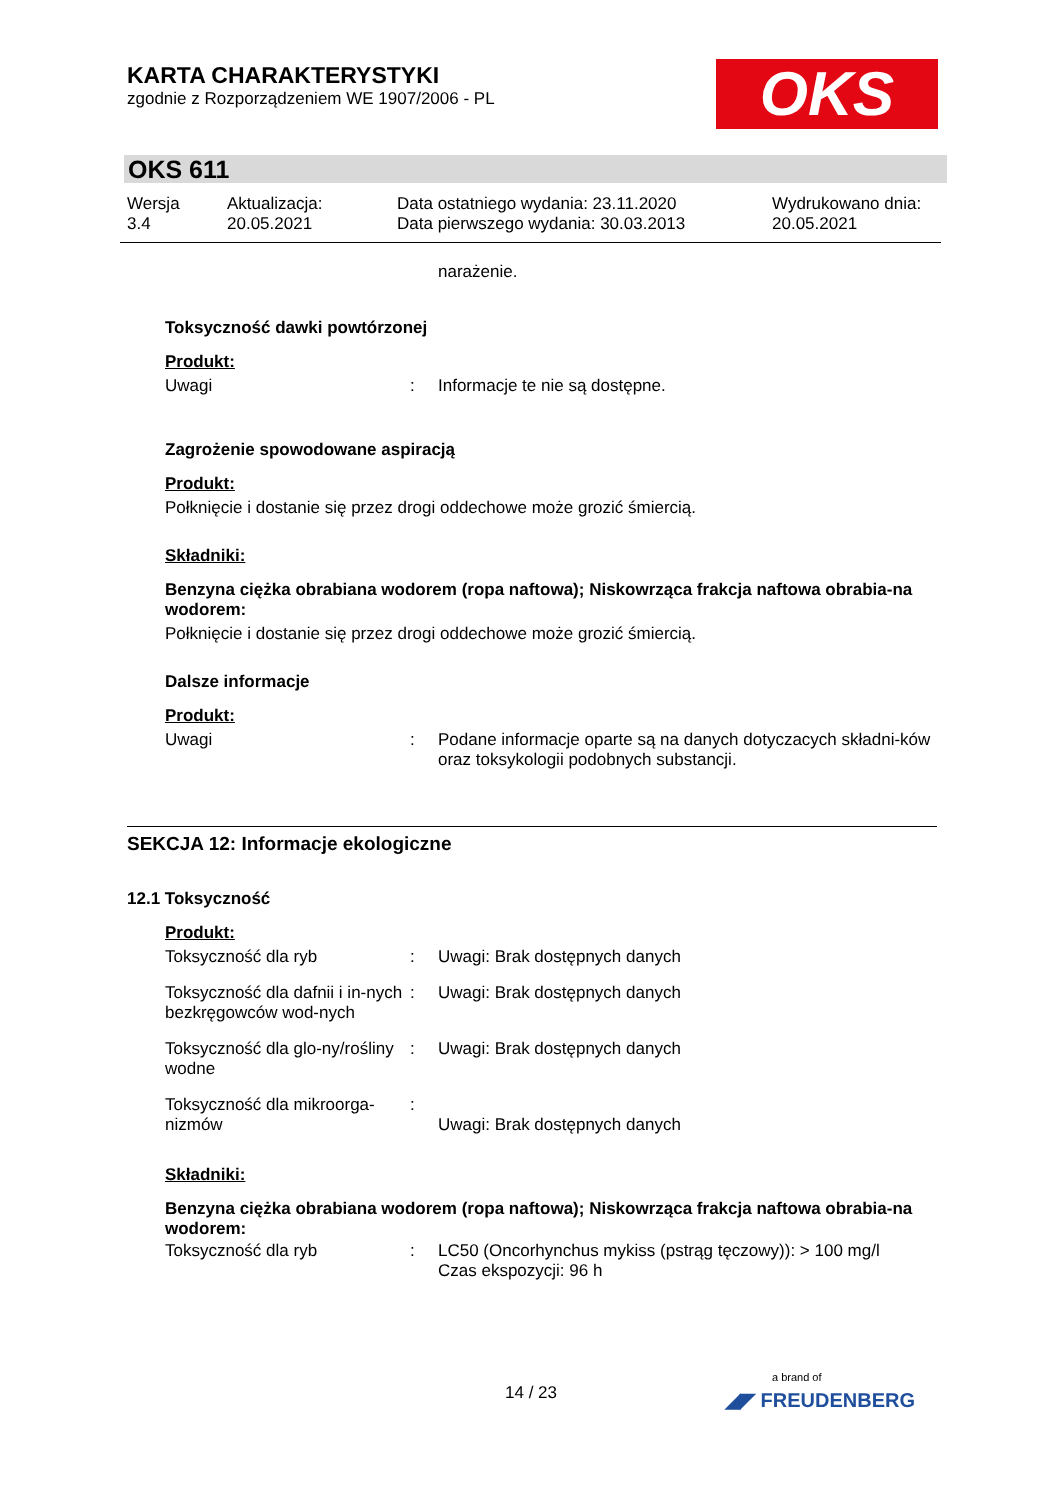KARTA CHARAKTERYSTYKI
zgodnie z Rozporządzeniem WE 1907/2006 - PL
OKS
OKS 611
| Wersja 3.4 | Aktualizacja: 20.05.2021 | Data ostatniego wydania: 23.11.2020 Data pierwszego wydania: 30.03.2013 | Wydrukowano dnia: 20.05.2021 |
narażenie.
Toksyczność dawki powtórzonej
Produkt:
| Uwagi | : | Informacje te nie są dostępne. |
Zagrożenie spowodowane aspiracją
Produkt:
Połknięcie i dostanie się przez drogi oddechowe może grozić śmiercią.
Składniki:
Benzyna ciężka obrabiana wodorem (ropa naftowa); Niskowrząca frakcja naftowa obrabia-na wodorem:
Połknięcie i dostanie się przez drogi oddechowe może grozić śmiercią.
Dalsze informacje
Produkt:
| Uwagi | : | Podane informacje oparte są na danych dotyczacych składni-ków oraz toksykologii podobnych substancji. |
SEKCJA 12: Informacje ekologiczne
12.1 Toksyczność
Produkt:
| Toksyczność dla ryb | : | Uwagi: Brak dostępnych danych |
| Toksyczność dla dafnii i in-nych bezkręgowców wod-nych | : | Uwagi: Brak dostępnych danych |
| Toksyczność dla glo-ny/rośliny wodne | : | Uwagi: Brak dostępnych danych |
| Toksyczność dla mikroorga-nizmów | : | Uwagi: Brak dostępnych danych |
Składniki:
Benzyna ciężka obrabiana wodorem (ropa naftowa); Niskowrząca frakcja naftowa obrabia-na wodorem:
| Toksyczność dla ryb | : | LC50 (Oncorhynchus mykiss (pstrąg tęczowy)): > 100 mg/l Czas ekspozycji: 96 h |
14 / 23
a brand of
◢◤ FREUDENBERG